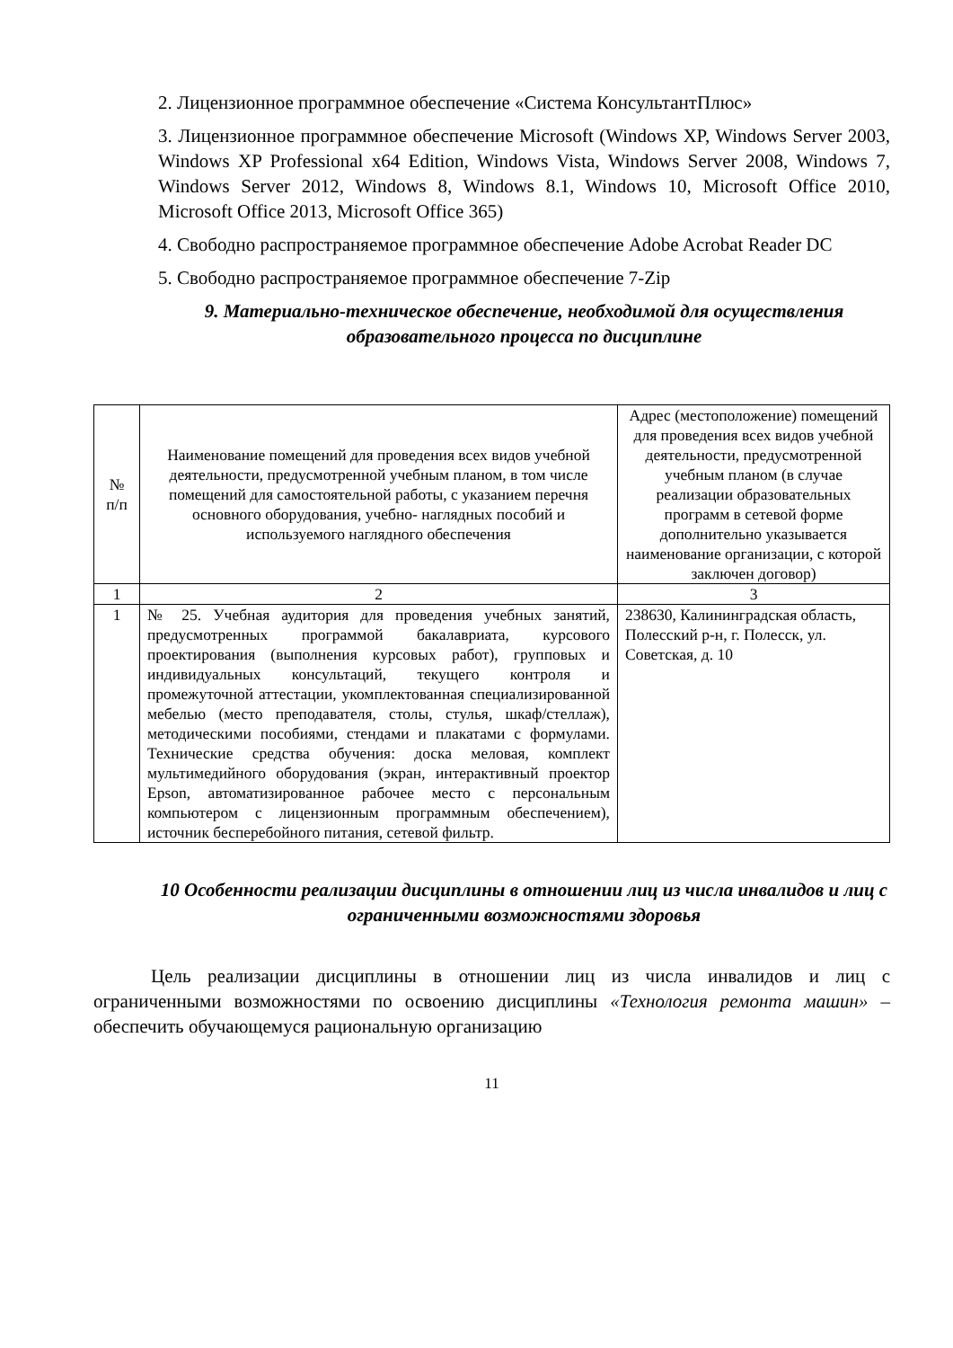2. Лицензионное программное обеспечение «Система КонсультантПлюс»
3. Лицензионное программное обеспечение Microsoft (Windows XP, Windows Server 2003, Windows XP Professional x64 Edition, Windows Vista, Windows Server 2008, Windows 7, Windows Server 2012, Windows 8, Windows 8.1, Windows 10, Microsoft Office 2010, Microsoft Office 2013, Microsoft Office 365)
4. Свободно распространяемое программное обеспечение Adobe Acrobat Reader DC
5. Свободно распространяемое программное обеспечение 7-Zip
9. Материально-техническое обеспечение, необходимой для осуществления образовательного процесса по дисциплине
| № п/п | Наименование помещений для проведения всех видов учебной деятельности, предусмотренной учебным планом, в том числе помещений для самостоятельной работы, с указанием перечня основного оборудования, учебно- наглядных пособий и используемого наглядного обеспечения | Адрес (местоположение) помещений для проведения всех видов учебной деятельности, предусмотренной учебным планом (в случае реализации образовательных программ в сетевой форме дополнительно указывается наименование организации, с которой заключен договор) |
| 1 | 2 | 3 |
| 1 | № 25. Учебная аудитория для проведения учебных занятий, предусмотренных программой бакалавриата, курсового проектирования (выполнения курсовых работ), групповых и индивидуальных консультаций, текущего контроля и промежуточной аттестации, укомплектованная специализированной мебелью (место преподавателя, столы, стулья, шкаф/стеллаж), методическими пособиями, стендами и плакатами с формулами. Технические средства обучения: доска меловая, комплект мультимедийного оборудования (экран, интерактивный проектор Epson, автоматизированное рабочее место с персональным компьютером с лицензионным программным обеспечением), источник бесперебойного питания, сетевой фильтр. | 238630, Калининградская область, Полесский р-н, г. Полесск, ул. Советская, д. 10 |
10 Особенности реализации дисциплины в отношении лиц из числа инвалидов и лиц с ограниченными возможностями здоровья
Цель реализации дисциплины в отношении лиц из числа инвалидов и лиц с ограниченными возможностями по освоению дисциплины «Технология ремонта машин» – обеспечить обучающемуся рациональную организацию
11